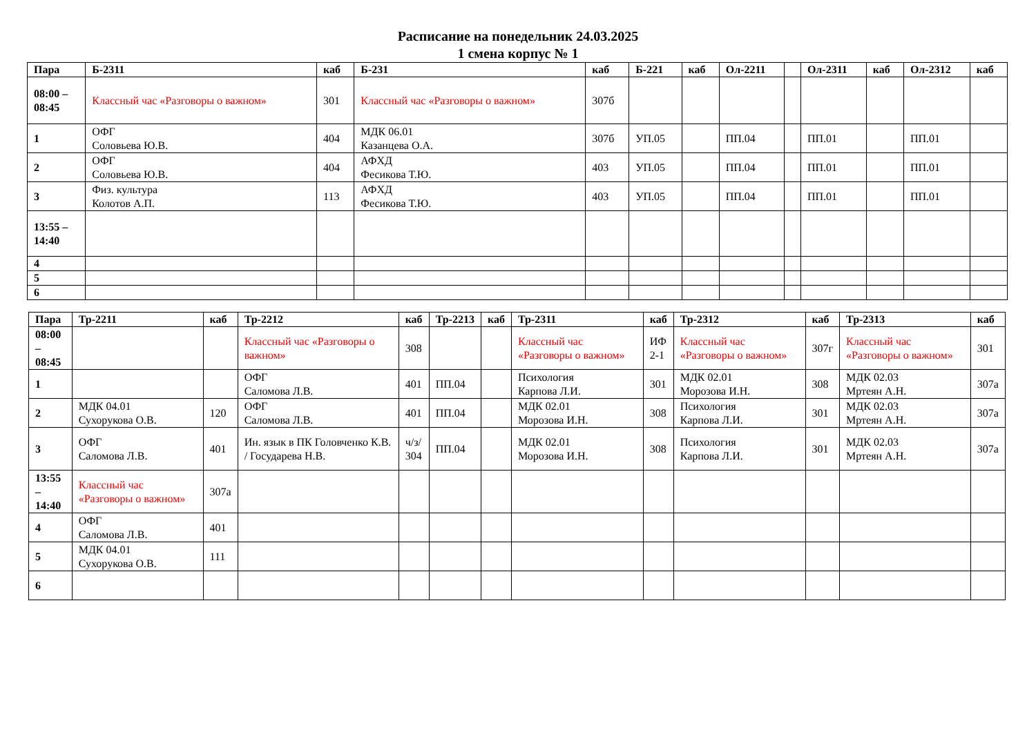Расписание на понедельник 24.03.2025
1 смена корпус № 1
| Пара | Б-2311 | каб | Б-231 | каб | Б-221 | каб | Ол-2211 | | Ол-2311 | каб | Ол-2312 | каб |
| --- | --- | --- | --- | --- | --- | --- | --- | --- | --- | --- | --- | --- |
| 08:00 – 08:45 | Классный час «Разговоры о важном» | 301 | Классный час «Разговоры о важном» | 307б | | | | | | | | |
| 1 | ОФГ Соловьева Ю.В. | 404 | МДК 06.01 Казанцева О.А. | 307б | УП.05 | | ПП.04 | | ПП.01 | | ПП.01 | |
| 2 | ОФГ Соловьева Ю.В. | 404 | АФХД Фесикова Т.Ю. | 403 | УП.05 | | ПП.04 | | ПП.01 | | ПП.01 | |
| 3 | Физ. культура Колотов А.П. | 113 | АФХД Фесикова Т.Ю. | 403 | УП.05 | | ПП.04 | | ПП.01 | | ПП.01 | |
| 13:55 – 14:40 | | | | | | | | | | | | |
| 4 | | | | | | | | | | | | |
| 5 | | | | | | | | | | | | |
| 6 | | | | | | | | | | | | |
| Пара | Тр-2211 | каб | Тр-2212 | каб | Тр-2213 | каб | Тр-2311 | каб | Тр-2312 | каб | Тр-2313 | каб |
| --- | --- | --- | --- | --- | --- | --- | --- | --- | --- | --- | --- | --- |
| 08:00 – 08:45 | | | Классный час «Разговоры о важном» | 308 | | | Классный час «Разговоры о важном» | ИФ 2-1 | Классный час «Разговоры о важном» | 307г | Классный час «Разговоры о важном» | 301 |
| 1 | | | ОФГ Саломова Л.В. | 401 | ПП.04 | | Психология Карпова Л.И. | 301 | МДК 02.01 Морозова И.Н. | 308 | МДК 02.03 Мртеян А.Н. | 307а |
| 2 | МДК 04.01 Сухорукова О.В. | 120 | ОФГ Саломова Л.В. | 401 | ПП.04 | | МДК 02.01 Морозова И.Н. | 308 | Психология Карпова Л.И. | 301 | МДК 02.03 Мртеян А.Н. | 307а |
| 3 | ОФГ Саломова Л.В. | 401 | Ин. язык в ПК Головченко К.В. / Государева Н.В. | ч/з/ 304 | ПП.04 | | МДК 02.01 Морозова И.Н. | 308 | Психология Карпова Л.И. | 301 | МДК 02.03 Мртеян А.Н. | 307а |
| 13:55 – 14:40 | Классный час «Разговоры о важном» | 307а | | | | | | | | | | |
| 4 | ОФГ Саломова Л.В. | 401 | | | | | | | | | | |
| 5 | МДК 04.01 Сухорукова О.В. | 111 | | | | | | | | | | |
| 6 | | | | | | | | | | | | |